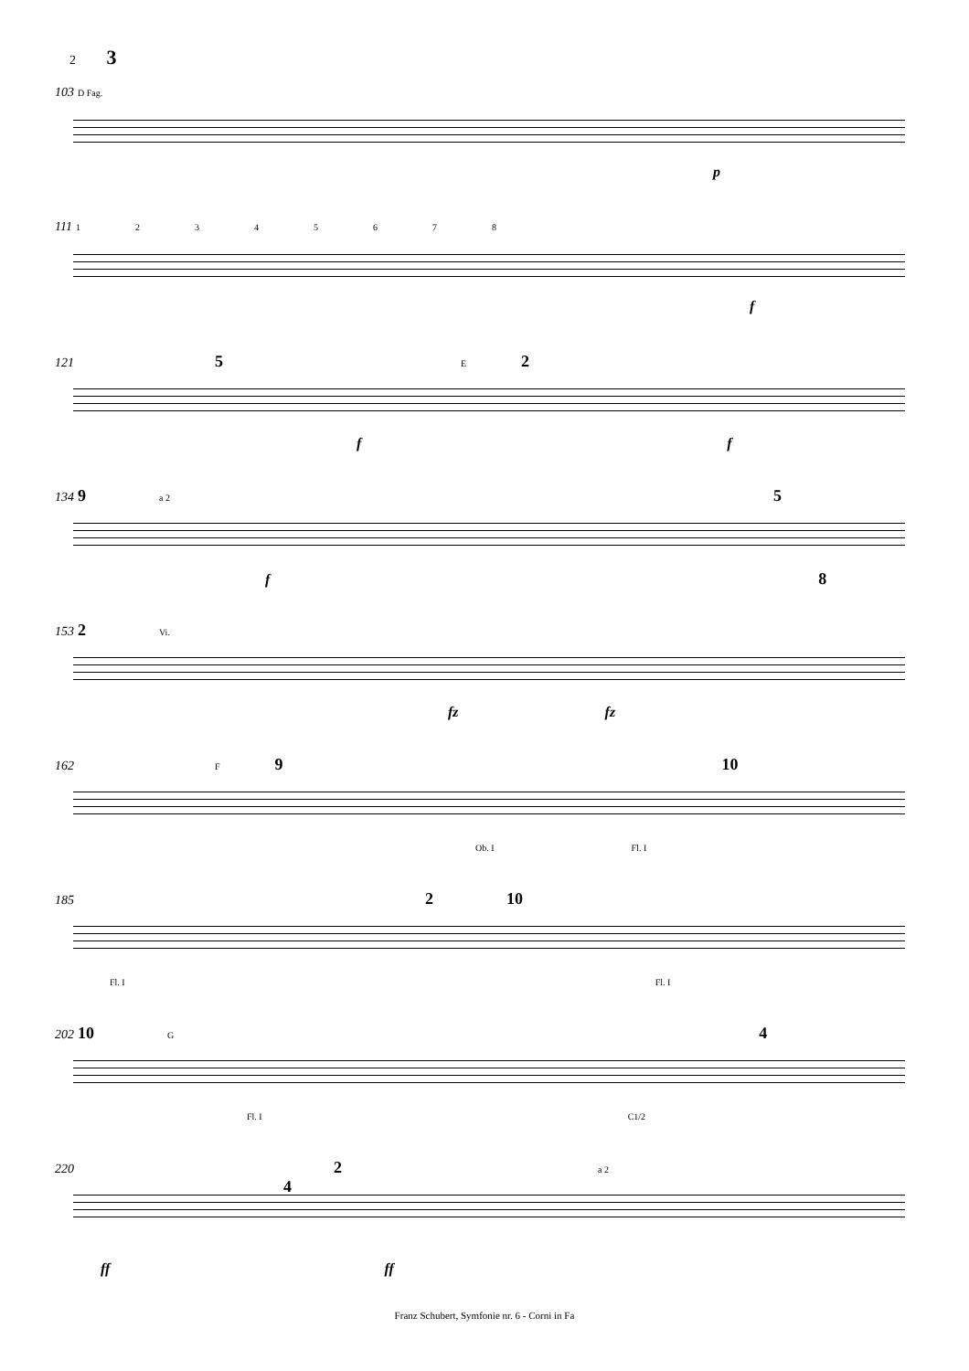2 3
103 D Fag.
p
111 12345678
f
121 5 E 2
ff
134 9 a 2 5
f 8
153 2 Vi.
fz fz
162 F 9 10
Ob. I Fl. I
185 2 10
Fl. I Fl. I
202 10 G 4
Fl. I C1/2
220 2 a 2 4
ff ff
Franz Schubert, Symfonie nr. 6 - Corni in Fa